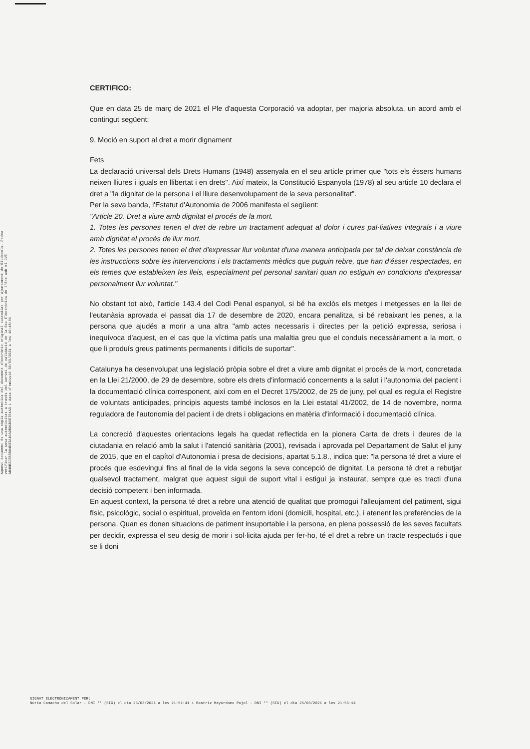Aquest document és una còpia autèntica del document electrònic original custodiat per Ajuntament de Riudecols. Podeu verificar la seva autenticitat a través del servei de validació de la Seu Electrònica de l'Ens amb el CVE AB49B2CEB3B9403IA1DA9B91D0E704A3 i data d'emissió 30/03/2021 a les 10:48:01
CERTIFICO:
Que en data 25 de març de 2021 el Ple d'aquesta Corporació va adoptar, per majoria absoluta, un acord amb el contingut següent:
9. Moció en suport al dret a morir dignament
Fets
La declaració universal dels Drets Humans (1948) assenyala en el seu article primer que "tots els éssers humans neixen lliures i iguals en llibertat i en drets". Així mateix, la Constitució Espanyola (1978) al seu article 10 declara el dret a "la dignitat de la persona i el lliure desenvolupament de la seva personalitat".
Per la seva banda, l'Estatut d'Autonomia de 2006 manifesta el següent:
"Article 20. Dret a viure amb dignitat el procés de la mort.
1. Totes les persones tenen el dret de rebre un tractament adequat al dolor i cures pal·liatives integrals i a viure amb dignitat el procés de llur mort.
2. Totes les persones tenen el dret d'expressar llur voluntat d'una manera anticipada per tal de deixar constància de les instruccions sobre les intervencions i els tractaments mèdics que puguin rebre, que han d'ésser respectades, en els temes que estableixen les lleis, especialment pel personal sanitari quan no estiguin en condicions d'expressar personalment llur voluntat."
No obstant tot això, l'article 143.4 del Codi Penal espanyol, si bé ha exclòs els metges i metgesses en la llei de l'eutanàsia aprovada el passat dia 17 de desembre de 2020, encara penalitza, si bé rebaixant les penes, a la persona que ajudés a morir a una altra "amb actes necessaris i directes per la petició expressa, seriosa i inequívoca d'aquest, en el cas que la víctima patís una malaltia greu que el conduís necessàriament a la mort, o que li produís greus patiments permanents i difícils de suportar".
Catalunya ha desenvolupat una legislació pròpia sobre el dret a viure amb dignitat el procés de la mort, concretada en la Llei 21/2000, de 29 de desembre, sobre els drets d'informació concernents a la salut i l'autonomia del pacient i la documentació clínica corresponent, així com en el Decret 175/2002, de 25 de juny, pel qual es regula el Registre de voluntats anticipades, principis aquests també inclosos en la Llei estatal 41/2002, de 14 de novembre, norma reguladora de l'autonomia del pacient i de drets i obligacions en matèria d'informació i documentació clínica.
La concreció d'aquestes orientacions legals ha quedat reflectida en la pionera Carta de drets i deures de la ciutadania en relació amb la salut i l'atenció sanitària (2001), revisada i aprovada pel Departament de Salut el juny de 2015, que en el capítol d'Autonomia i presa de decisions, apartat 5.1.8., indica que: "la persona té dret a viure el procés que esdevingui fins al final de la vida segons la seva concepció de dignitat. La persona té dret a rebutjar qualsevol tractament, malgrat que aquest sigui de suport vital i estigui ja instaurat, sempre que es tracti d'una decisió competent i ben informada.
En aquest context, la persona té dret a rebre una atenció de qualitat que promogui l'alleujament del patiment, sigui físic, psicològic, social o espiritual, proveïda en l'entorn idoni (domicili, hospital, etc.), i atenent les preferències de la persona. Quan es donen situacions de patiment insuportable i la persona, en plena possessió de les seves facultats per decidir, expressa el seu desig de morir i sol·licita ajuda per fer-ho, té el dret a rebre un tracte respectuós i que se li doni
SIGNAT ELECTRÒNICAMENT PER:
Núria Camacho del Solar - DNI ** (SIG) el dia 25/03/2021 a les 21:51:41 i Beatriz Mayordomo Pujol - DNI ** (SIG) el dia 25/03/2021 a les 21:56:14